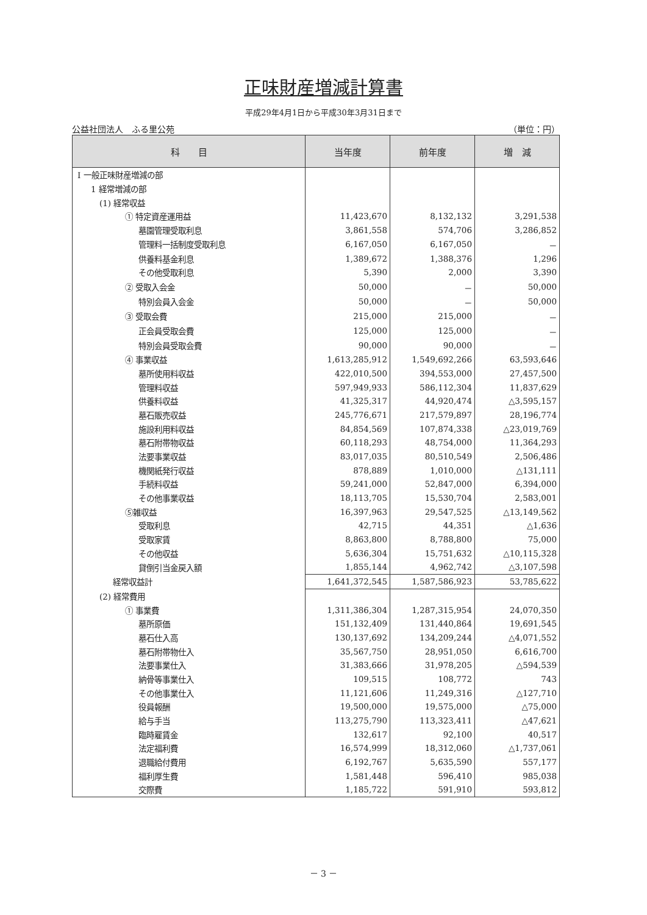正味財産増減計算書
平成29年4月1日から平成30年3月31日まで
公益社団法人　ふる里公苑 （単位：円）
| 科 目 | 当年度 | 前年度 | 増 減 |
| --- | --- | --- | --- |
| Ⅰ 一般正味財産増減の部 | | | |
| 1 経常増減の部 | | | |
| (1) 経常収益 | | | |
| ① 特定資産運用益 | 11,423,670 | 8,132,132 | 3,291,538 |
| 墓園管理受取利息 | 3,861,558 | 574,706 | 3,286,852 |
| 管理料一括制度受取利息 | 6,167,050 | 6,167,050 | － |
| 供養料基金利息 | 1,389,672 | 1,388,376 | 1,296 |
| その他受取利息 | 5,390 | 2,000 | 3,390 |
| ② 受取入会金 | 50,000 | － | 50,000 |
| 特別会員入会金 | 50,000 | － | 50,000 |
| ③ 受取会費 | 215,000 | 215,000 | － |
| 正会員受取会費 | 125,000 | 125,000 | － |
| 特別会員受取会費 | 90,000 | 90,000 | － |
| ④ 事業収益 | 1,613,285,912 | 1,549,692,266 | 63,593,646 |
| 墓所使用料収益 | 422,010,500 | 394,553,000 | 27,457,500 |
| 管理料収益 | 597,949,933 | 586,112,304 | 11,837,629 |
| 供養料収益 | 41,325,317 | 44,920,474 | △3,595,157 |
| 墓石販売収益 | 245,776,671 | 217,579,897 | 28,196,774 |
| 施設利用料収益 | 84,854,569 | 107,874,338 | △23,019,769 |
| 墓石附帯物収益 | 60,118,293 | 48,754,000 | 11,364,293 |
| 法要事業収益 | 83,017,035 | 80,510,549 | 2,506,486 |
| 機関紙発行収益 | 878,889 | 1,010,000 | △131,111 |
| 手続料収益 | 59,241,000 | 52,847,000 | 6,394,000 |
| その他事業収益 | 18,113,705 | 15,530,704 | 2,583,001 |
| ⑤雑収益 | 16,397,963 | 29,547,525 | △13,149,562 |
| 受取利息 | 42,715 | 44,351 | △1,636 |
| 受取家賃 | 8,863,800 | 8,788,800 | 75,000 |
| その他収益 | 5,636,304 | 15,751,632 | △10,115,328 |
| 貸倒引当金戻入額 | 1,855,144 | 4,962,742 | △3,107,598 |
| 経常収益計 | 1,641,372,545 | 1,587,586,923 | 53,785,622 |
| (2) 経常費用 | | | |
| ① 事業費 | 1,311,386,304 | 1,287,315,954 | 24,070,350 |
| 墓所原価 | 151,132,409 | 131,440,864 | 19,691,545 |
| 墓石仕入高 | 130,137,692 | 134,209,244 | △4,071,552 |
| 墓石附帯物仕入 | 35,567,750 | 28,951,050 | 6,616,700 |
| 法要事業仕入 | 31,383,666 | 31,978,205 | △594,539 |
| 納骨等事業仕入 | 109,515 | 108,772 | 743 |
| その他事業仕入 | 11,121,606 | 11,249,316 | △127,710 |
| 役員報酬 | 19,500,000 | 19,575,000 | △75,000 |
| 給与手当 | 113,275,790 | 113,323,411 | △47,621 |
| 臨時雇賃金 | 132,617 | 92,100 | 40,517 |
| 法定福利費 | 16,574,999 | 18,312,060 | △1,737,061 |
| 退職給付費用 | 6,192,767 | 5,635,590 | 557,177 |
| 福利厚生費 | 1,581,448 | 596,410 | 985,038 |
| 交際費 | 1,185,722 | 591,910 | 593,812 |
－ 3 －